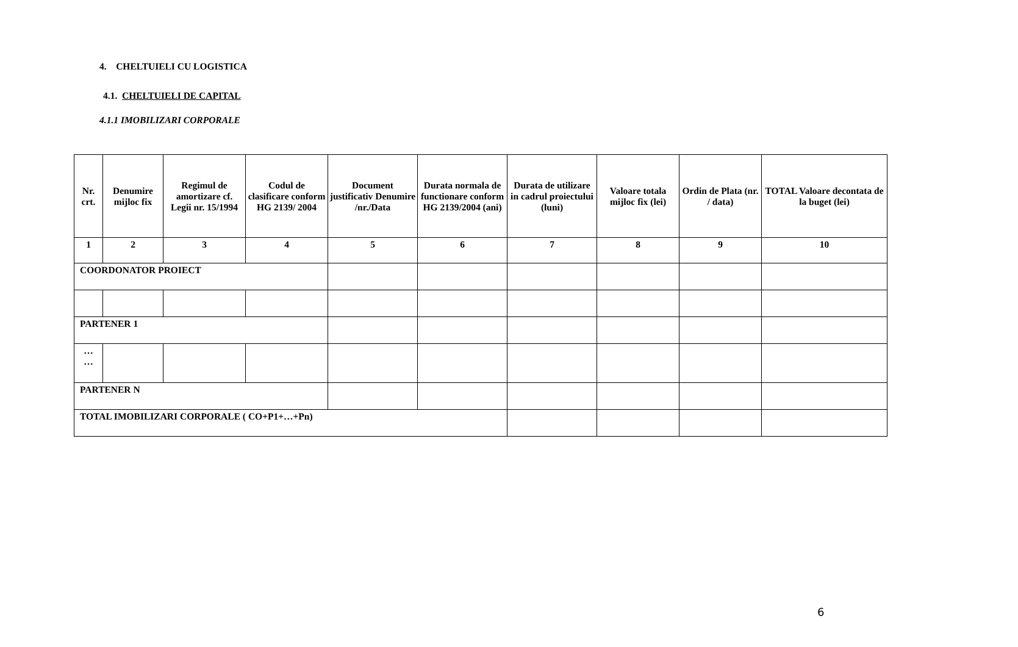4. CHELTUIELI CU LOGISTICA
4.1. CHELTUIELI DE CAPITAL
4.1.1 IMOBILIZARI CORPORALE
| Nr. crt. | Denumire mijloc fix | Regimul de amortizare cf. Legii nr. 15/1994 | Codul de clasificare conform HG 2139/ 2004 | Document justificativ Denumire /nr./Data | Durata normala de functionare conform HG 2139/2004 (ani) | Durata de utilizare in cadrul proiectului (luni) | Valoare totala mijloc fix (lei) | Ordin de Plata (nr. / data) | TOTAL Valoare decontata de la buget (lei) |
| --- | --- | --- | --- | --- | --- | --- | --- | --- | --- |
| 1 | 2 | 3 | 4 | 5 | 6 | 7 | 8 | 9 | 10 |
| COORDONATOR PROIECT | | | | | | | | | |
| PARTENER 1 | | | | | | | | | |
| … … | | | | | | | | | |
| PARTENER N | | | | | | | | | |
| TOTAL IMOBILIZARI CORPORALE ( CO+P1+…+Pn) | | | | | | | | | |
6